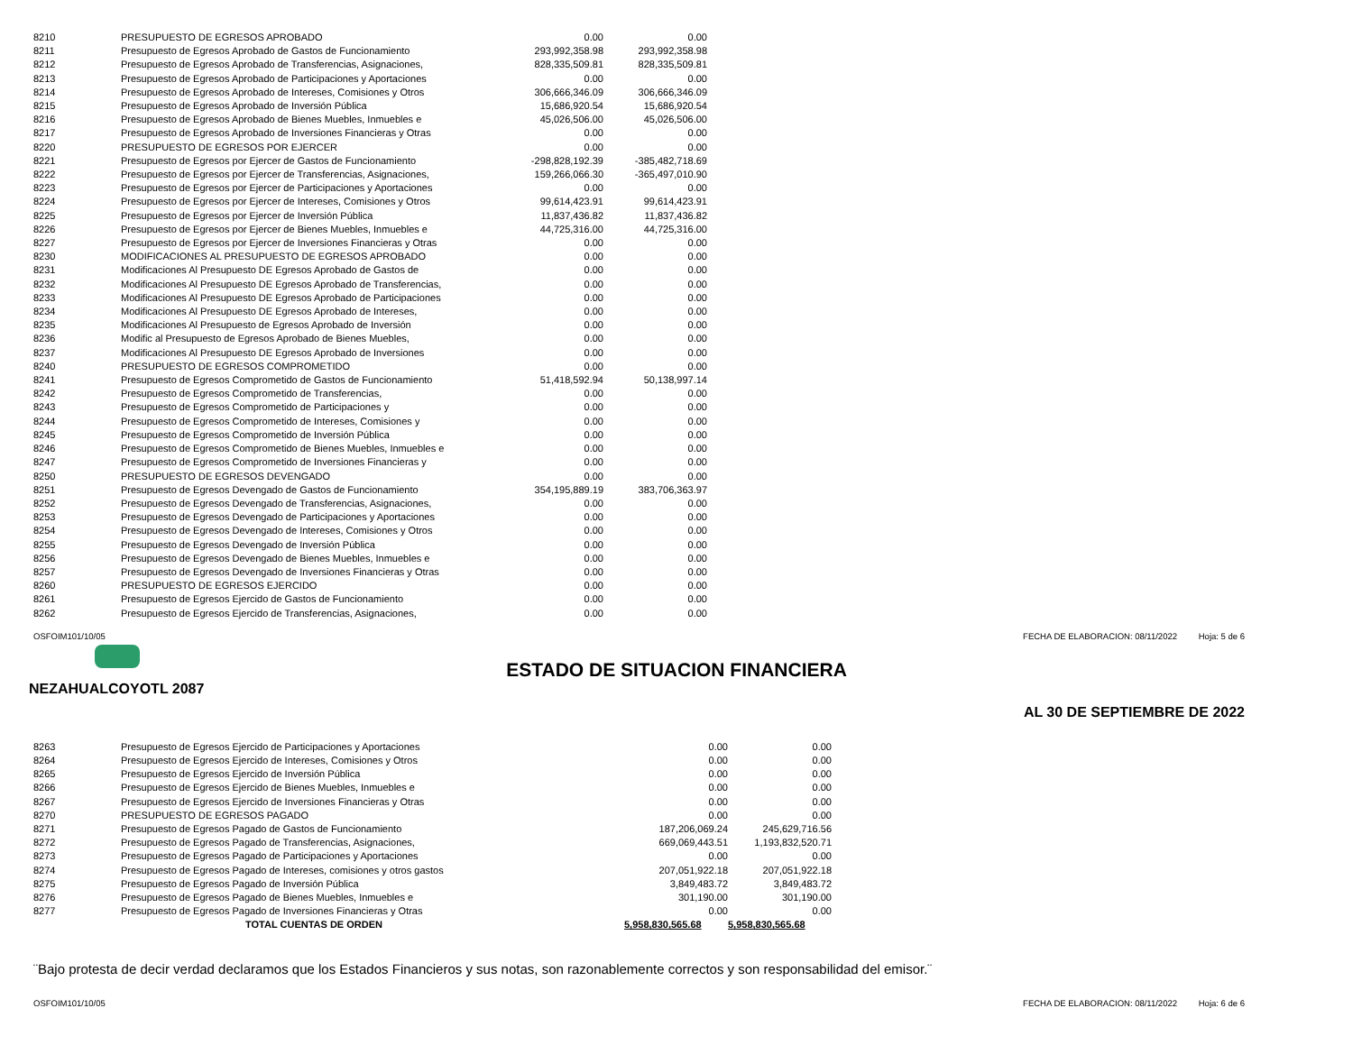| 8210 | PRESUPUESTO DE EGRESOS APROBADO | 0.00 | 0.00 |
| 8211 | Presupuesto de Egresos Aprobado de Gastos de Funcionamiento | 293,992,358.98 | 293,992,358.98 |
| 8212 | Presupuesto de Egresos Aprobado de Transferencias, Asignaciones, | 828,335,509.81 | 828,335,509.81 |
| 8213 | Presupuesto de Egresos Aprobado de Participaciones y Aportaciones | 0.00 | 0.00 |
| 8214 | Presupuesto de Egresos Aprobado de Intereses, Comisiones y Otros | 306,666,346.09 | 306,666,346.09 |
| 8215 | Presupuesto de Egresos Aprobado de Inversión Pública | 15,686,920.54 | 15,686,920.54 |
| 8216 | Presupuesto de Egresos Aprobado de Bienes Muebles, Inmuebles e | 45,026,506.00 | 45,026,506.00 |
| 8217 | Presupuesto de Egresos Aprobado de Inversiones Financieras y Otras | 0.00 | 0.00 |
| 8220 | PRESUPUESTO DE EGRESOS POR EJERCER | 0.00 | 0.00 |
| 8221 | Presupuesto de Egresos por Ejercer de Gastos de Funcionamiento | -298,828,192.39 | -385,482,718.69 |
| 8222 | Presupuesto de Egresos por Ejercer de Transferencias, Asignaciones, | 159,266,066.30 | -365,497,010.90 |
| 8223 | Presupuesto de Egresos por Ejercer de Participaciones y Aportaciones | 0.00 | 0.00 |
| 8224 | Presupuesto de Egresos por Ejercer de Intereses, Comisiones y Otros | 99,614,423.91 | 99,614,423.91 |
| 8225 | Presupuesto de Egresos por Ejercer de Inversión Pública | 11,837,436.82 | 11,837,436.82 |
| 8226 | Presupuesto de Egresos por Ejercer de Bienes Muebles, Inmuebles e | 44,725,316.00 | 44,725,316.00 |
| 8227 | Presupuesto de Egresos por Ejercer de Inversiones Financieras y Otras | 0.00 | 0.00 |
| 8230 | MODIFICACIONES AL PRESUPUESTO DE EGRESOS APROBADO | 0.00 | 0.00 |
| 8231 | Modificaciones Al Presupuesto DE Egresos Aprobado de Gastos de | 0.00 | 0.00 |
| 8232 | Modificaciones Al Presupuesto DE Egresos Aprobado de Transferencias, | 0.00 | 0.00 |
| 8233 | Modificaciones Al Presupuesto DE Egresos Aprobado de Participaciones | 0.00 | 0.00 |
| 8234 | Modificaciones Al Presupuesto DE Egresos Aprobado de Intereses, | 0.00 | 0.00 |
| 8235 | Modificaciones Al Presupuesto de Egresos Aprobado de Inversión | 0.00 | 0.00 |
| 8236 | Modific al Presupuesto de Egresos Aprobado de Bienes Muebles, | 0.00 | 0.00 |
| 8237 | Modificaciones Al Presupuesto DE Egresos Aprobado de Inversiones | 0.00 | 0.00 |
| 8240 | PRESUPUESTO DE EGRESOS COMPROMETIDO | 0.00 | 0.00 |
| 8241 | Presupuesto de Egresos Comprometido de Gastos de Funcionamiento | 51,418,592.94 | 50,138,997.14 |
| 8242 | Presupuesto de Egresos Comprometido de Transferencias, | 0.00 | 0.00 |
| 8243 | Presupuesto de Egresos Comprometido de Participaciones y | 0.00 | 0.00 |
| 8244 | Presupuesto de Egresos Comprometido de Intereses, Comisiones y | 0.00 | 0.00 |
| 8245 | Presupuesto de Egresos Comprometido de Inversión Pública | 0.00 | 0.00 |
| 8246 | Presupuesto de Egresos Comprometido de Bienes Muebles, Inmuebles e | 0.00 | 0.00 |
| 8247 | Presupuesto de Egresos Comprometido de Inversiones Financieras y | 0.00 | 0.00 |
| 8250 | PRESUPUESTO DE EGRESOS DEVENGADO | 0.00 | 0.00 |
| 8251 | Presupuesto de Egresos Devengado de Gastos de Funcionamiento | 354,195,889.19 | 383,706,363.97 |
| 8252 | Presupuesto de Egresos Devengado de Transferencias, Asignaciones, | 0.00 | 0.00 |
| 8253 | Presupuesto de Egresos Devengado de Participaciones y Aportaciones | 0.00 | 0.00 |
| 8254 | Presupuesto de Egresos Devengado de Intereses, Comisiones y Otros | 0.00 | 0.00 |
| 8255 | Presupuesto de Egresos Devengado de Inversión Pública | 0.00 | 0.00 |
| 8256 | Presupuesto de Egresos Devengado de Bienes Muebles, Inmuebles e | 0.00 | 0.00 |
| 8257 | Presupuesto de Egresos Devengado de Inversiones Financieras y Otras | 0.00 | 0.00 |
| 8260 | PRESUPUESTO DE EGRESOS EJERCIDO | 0.00 | 0.00 |
| 8261 | Presupuesto de Egresos Ejercido de Gastos de Funcionamiento | 0.00 | 0.00 |
| 8262 | Presupuesto de Egresos Ejercido de Transferencias, Asignaciones, | 0.00 | 0.00 |
OSFOIM101/10/05 FECHA DE ELABORACION: 08/11/2022 Hoja: 5 de 6
ESTADO DE SITUACION FINANCIERA
NEZAHUALCOYOTL 2087
AL 30 DE SEPTIEMBRE DE 2022
| 8263 | Presupuesto de Egresos Ejercido de Participaciones y Aportaciones | 0.00 | 0.00 |
| 8264 | Presupuesto de Egresos Ejercido de Intereses, Comisiones y Otros | 0.00 | 0.00 |
| 8265 | Presupuesto de Egresos Ejercido de Inversión Pública | 0.00 | 0.00 |
| 8266 | Presupuesto de Egresos Ejercido de Bienes Muebles, Inmuebles e | 0.00 | 0.00 |
| 8267 | Presupuesto de Egresos Ejercido de Inversiones Financieras y Otras | 0.00 | 0.00 |
| 8270 | PRESUPUESTO DE EGRESOS PAGADO | 0.00 | 0.00 |
| 8271 | Presupuesto de Egresos Pagado de Gastos de Funcionamiento | 187,206,069.24 | 245,629,716.56 |
| 8272 | Presupuesto de Egresos Pagado de Transferencias, Asignaciones, | 669,069,443.51 | 1,193,832,520.71 |
| 8273 | Presupuesto de Egresos Pagado de Participaciones y Aportaciones | 0.00 | 0.00 |
| 8274 | Presupuesto de Egresos Pagado de Intereses, comisiones y otros gastos | 207,051,922.18 | 207,051,922.18 |
| 8275 | Presupuesto de Egresos Pagado de Inversión Pública | 3,849,483.72 | 3,849,483.72 |
| 8276 | Presupuesto de Egresos Pagado de Bienes Muebles, Inmuebles e | 301,190.00 | 301,190.00 |
| 8277 | Presupuesto de Egresos Pagado de Inversiones Financieras y Otras | 0.00 | 0.00 |
| | TOTAL CUENTAS DE ORDEN | 5,958,830,565.68 | 5,958,830,565.68 |
¨Bajo protesta de decir verdad declaramos que los Estados Financieros y sus notas, son razonablemente correctos y son responsabilidad del emisor.¨
OSFOIM101/10/05 FECHA DE ELABORACION: 08/11/2022 Hoja: 6 de 6